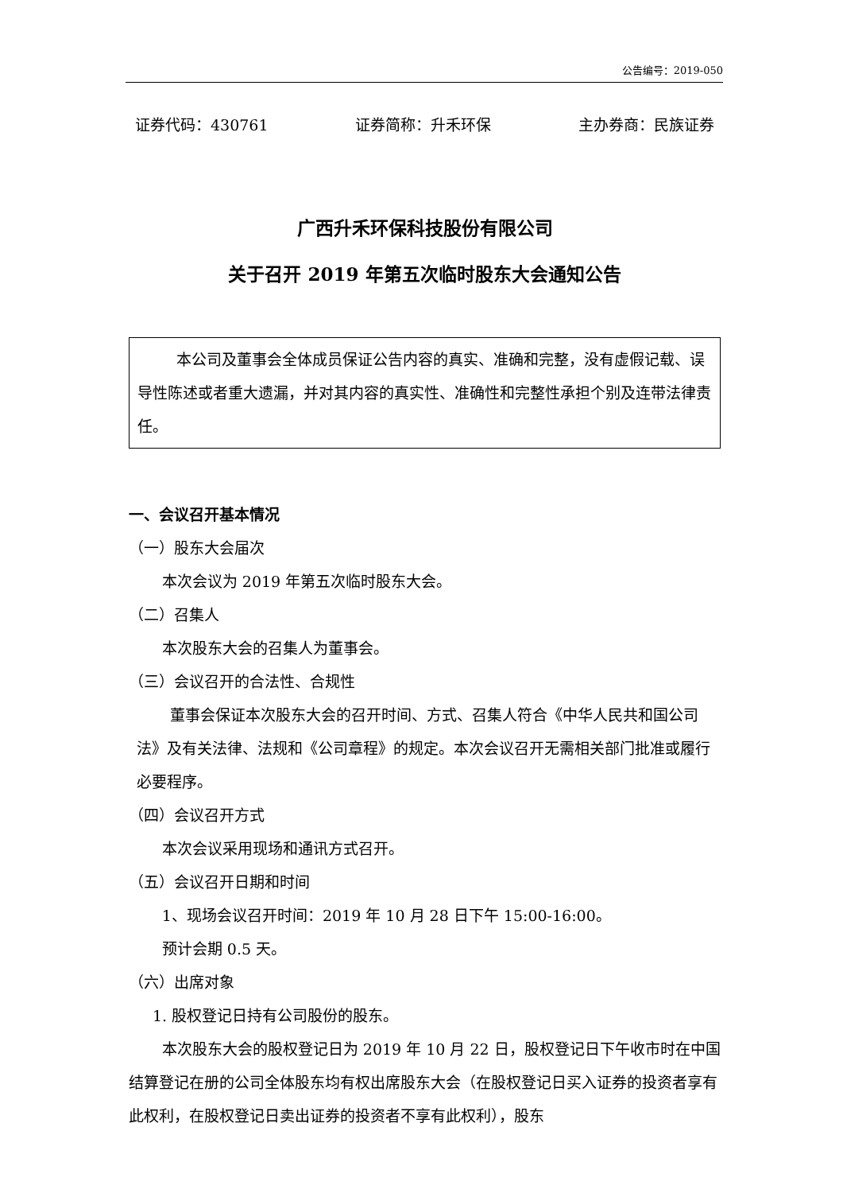公告编号：2019-050
证券代码：430761 证券简称：升禾环保 主办券商：民族证券
广西升禾环保科技股份有限公司
关于召开 2019 年第五次临时股东大会通知公告
本公司及董事会全体成员保证公告内容的真实、准确和完整，没有虚假记载、误导性陈述或者重大遗漏，并对其内容的真实性、准确性和完整性承担个别及连带法律责任。
一、会议召开基本情况
（一）股东大会届次
本次会议为 2019 年第五次临时股东大会。
（二）召集人
本次股东大会的召集人为董事会。
（三）会议召开的合法性、合规性
董事会保证本次股东大会的召开时间、方式、召集人符合《中华人民共和国公司法》及有关法律、法规和《公司章程》的规定。本次会议召开无需相关部门批准或履行必要程序。
（四）会议召开方式
本次会议采用现场和通讯方式召开。
（五）会议召开日期和时间
1、现场会议召开时间：2019 年 10 月 28 日下午 15:00-16:00。
预计会期 0.5 天。
（六）出席对象
1. 股权登记日持有公司股份的股东。
本次股东大会的股权登记日为 2019 年 10 月 22 日，股权登记日下午收市时在中国结算登记在册的公司全体股东均有权出席股东大会（在股权登记日买入证券的投资者享有此权利，在股权登记日卖出证券的投资者不享有此权利），股东